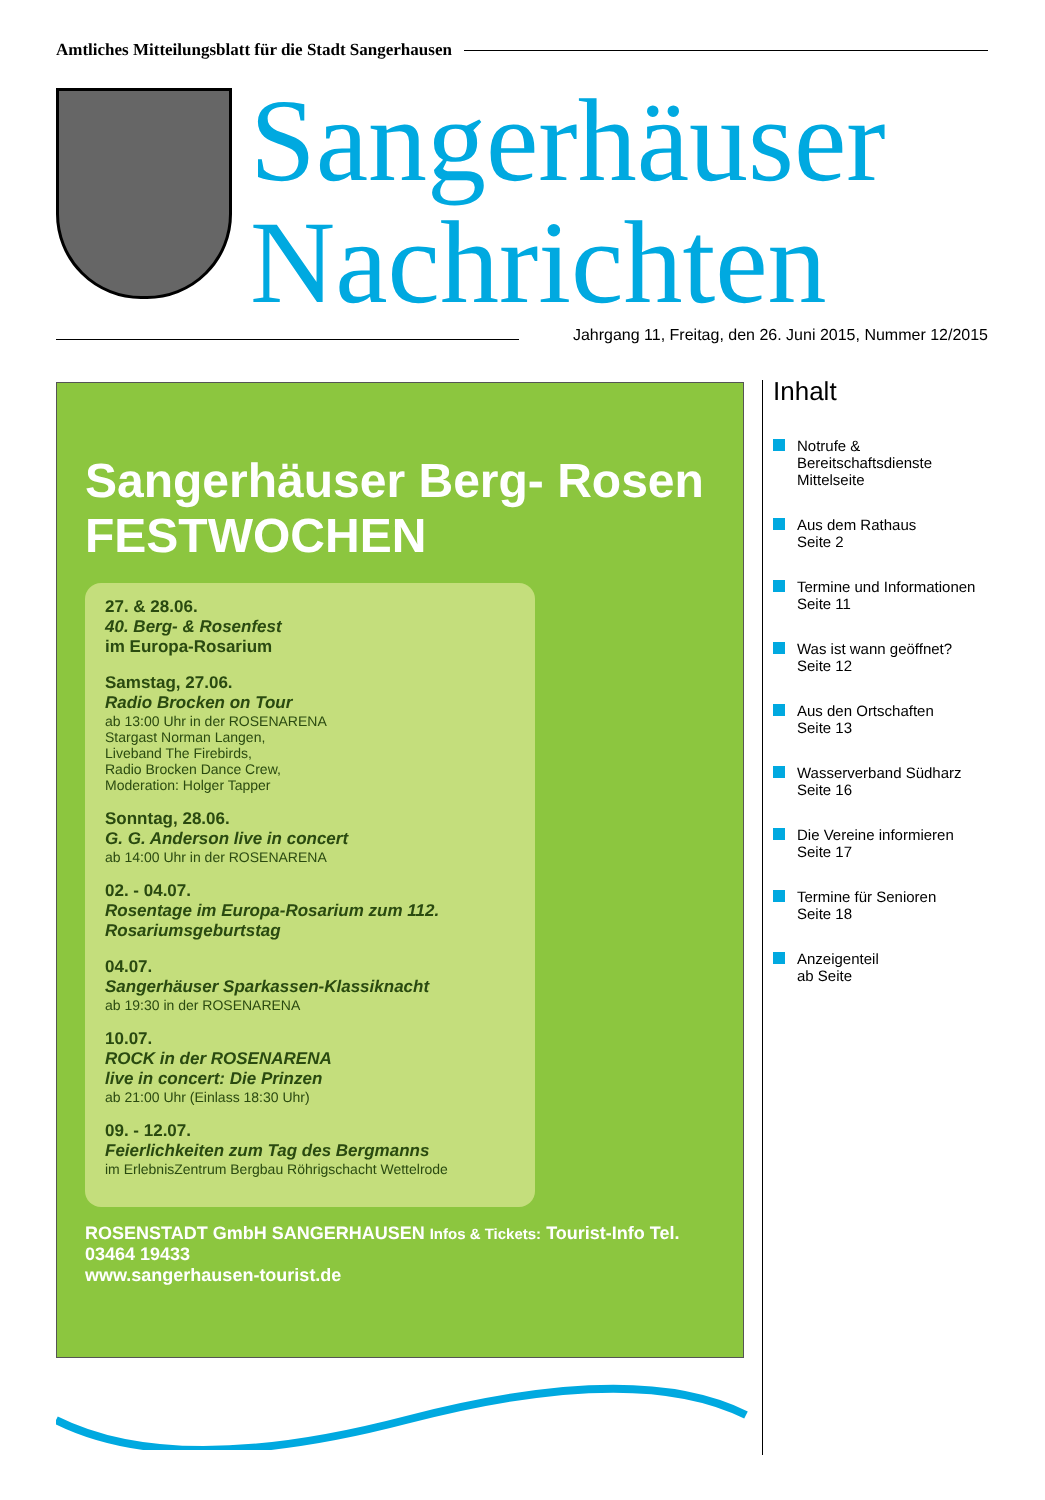Amtliches Mitteilungsblatt für die Stadt Sangerhausen
Sangerhäuser
Nachrichten
Jahrgang 11, Freitag, den 26. Juni 2015, Nummer 12/2015
Sangerhäuser Berg- Rosen FESTWOCHEN
27. & 28.06.
40. Berg- & Rosenfest
im Europa-Rosarium
Samstag, 27.06.
Radio Brocken on Tour
ab 13:00 Uhr in der ROSENARENA
Stargast Norman Langen,
Liveband The Firebirds,
Radio Brocken Dance Crew,
Moderation: Holger Tapper
Sonntag, 28.06.
G. G. Anderson live in concert
ab 14:00 Uhr in der ROSENARENA
02. - 04.07.
Rosentage im Europa-Rosarium zum 112. Rosariumsgeburtstag
04.07.
Sangerhäuser Sparkassen-Klassiknacht
ab 19:30 in der ROSENARENA
10.07.
ROCK in der ROSENARENA
live in concert: Die Prinzen
ab 21:00 Uhr (Einlass 18:30 Uhr)
09. - 12.07.
Feierlichkeiten zum Tag des Bergmanns
im ErlebnisZentrum Bergbau Röhrigschacht Wettelrode
ROSENSTADT GmbH SANGERHAUSEN Infos & Tickets: Tourist-Info Tel. 03464 19433
www.sangerhausen-tourist.de
Inhalt
Notrufe &
Bereitschaftsdienste
Mittelseite
Aus dem Rathaus
Seite 2
Termine und Informationen
Seite 11
Was ist wann geöffnet?
Seite 12
Aus den Ortschaften
Seite 13
Wasserverband Südharz
Seite 16
Die Vereine informieren
Seite 17
Termine für Senioren
Seite 18
Anzeigenteil
ab Seite